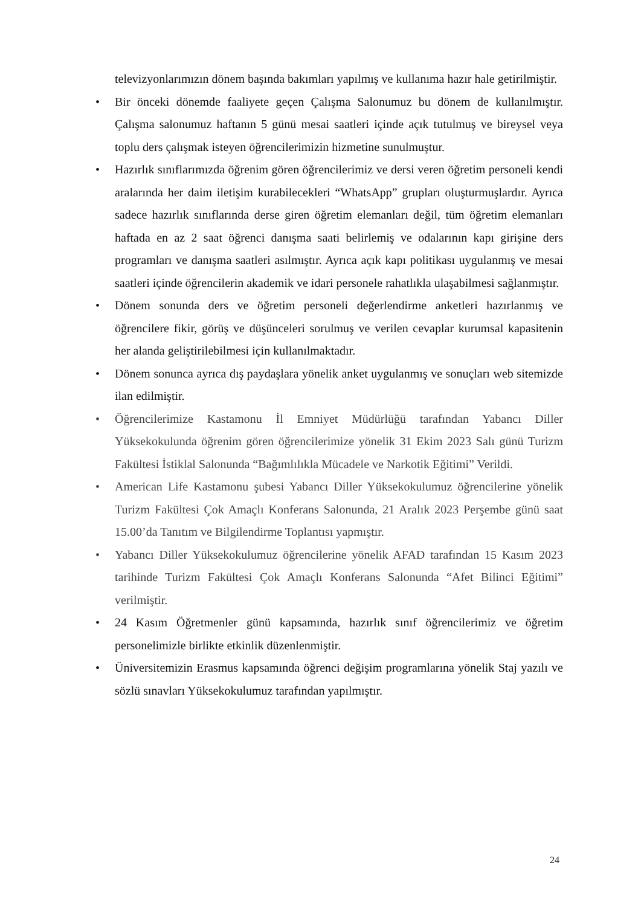televizyonlarımızın dönem başında bakımları yapılmış ve kullanıma hazır hale getirilmiştir.
• Bir önceki dönemde faaliyete geçen Çalışma Salonumuz bu dönem de kullanılmıştır. Çalışma salonumuz haftanın 5 günü mesai saatleri içinde açık tutulmuş ve bireysel veya toplu ders çalışmak isteyen öğrencilerimizin hizmetine sunulmuştur.
• Hazırlık sınıflarımızda öğrenim gören öğrencilerimiz ve dersi veren öğretim personeli kendi aralarında her daim iletişim kurabilecekleri “WhatsApp” grupları oluşturmuşlardır. Ayrıca sadece hazırlık sınıflarında derse giren öğretim elemanları değil, tüm öğretim elemanları haftada en az 2 saat öğrenci danışma saati belirlemiş ve odalarının kapı girişine ders programları ve danışma saatleri asılmıştır. Ayrıca açık kapı politikası uygulanmış ve mesai saatleri içinde öğrencilerin akademik ve idari personele rahatlıkla ulaşabilmesi sağlanmıştır.
• Dönem sonunda ders ve öğretim personeli değerlendirme anketleri hazırlanmış ve öğrencilere fikir, görüş ve düşünceleri sorulmuş ve verilen cevaplar kurumsal kapasitenin her alanda geliştirilebilmesi için kullanılmaktadır.
• Dönem sonunca ayrıca dış paydaşlara yönelik anket uygulanmış ve sonuçları web sitemizde ilan edilmiştir.
• Öğrencilerimize Kastamonu İl Emniyet Müdürlüğü tarafından Yabancı Diller Yüksekokulunda öğrenim gören öğrencilerimize yönelik 31 Ekim 2023 Salı günü Turizm Fakültesi İstiklal Salonunda “Bağımlılıkla Mücadele ve Narkotik Eğitimi” Verildi.
• American Life Kastamonu şubesi Yabancı Diller Yüksekokulumuz öğrencilerine yönelik Turizm Fakültesi Çok Amaçlı Konferans Salonunda, 21 Aralık 2023 Perşembe günü saat 15.00’da Tanıtım ve Bilgilendirme Toplantısı yapmıştır.
• Yabancı Diller Yüksekokulumuz öğrencilerine yönelik AFAD tarafından 15 Kasım 2023 tarihinde Turizm Fakültesi Çok Amaçlı Konferans Salonunda “Afet Bilinci Eğitimi” verilmiştir.
• 24 Kasım Öğretmenler günü kapsamında, hazırlık sınıf öğrencilerimiz ve öğretim personelimizle birlikte etkinlik düzenlenmiştir.
• Üniversitemizin Erasmus kapsamında öğrenci değişim programlarına yönelik Staj yazılı ve sözlü sınavları Yüksekokulumuz tarafından yapılmıştır.
24